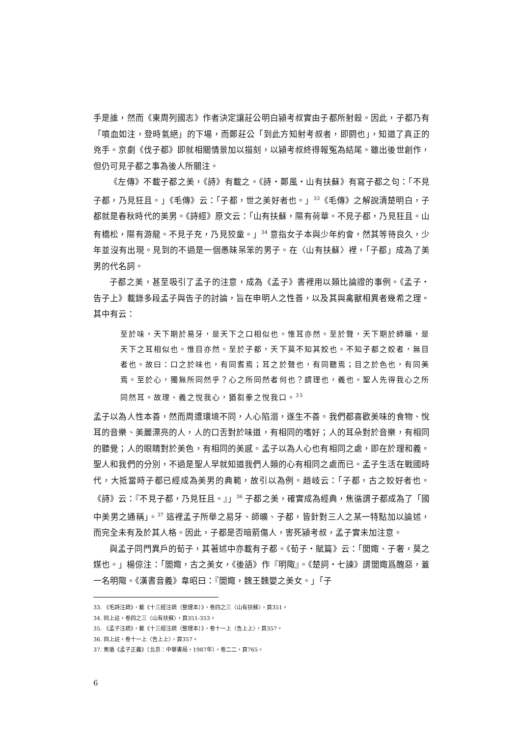手是誰，然而《東周列國志》作者決定讓莊公明白潁考叔實由子都所射殺。因此，子都乃有「噴血如注，登時氣絕」的下場，而鄭莊公「到此方知射考叔者，即閼也」，知道了真正的兇手。京劇《伐子都》即就相關情景加以描刻，以潁考叔終得報冤為結尾。雖出後世創作，但仍可見子都之事為後人所關注。
《左傳》不載子都之美，《詩》有載之。《詩・鄭風・山有扶蘇》有寫子都之句：「不見子都，乃見狂且。」《毛傳》云：「子都，世之美好者也。」<sup>33</sup>《毛傳》之解說清楚明白，子都就是春秋時代的美男。《詩經》原文云：「山有扶蘇，隰有荷華。不見子都，乃見狂且。山有橋松，隰有游龍。不見子充，乃見狡童。」<sup>34</sup> 意指女子本與少年約會，然其等待良久，少年並沒有出現。見到的不過是一個愚昧呆笨的男子。在〈山有扶蘇〉裡，「子都」成為了美男的代名詞。
子都之美，甚至吸引了孟子的注意，成為《孟子》書裡用以類比論證的事例。《孟子・告子上》載錄多段孟子與告子的討論，旨在申明人之性善，以及其與禽獸相異者幾希之理。其中有云：
至於味，天下期於易牙，是天下之口相似也。惟耳亦然。至於聲，天下期於師曠，是天下之耳相似也。惟目亦然。至於子都，天下莫不知其姣也。不知子都之姣者，無目者也。故曰：口之於味也，有同耆焉；耳之於聲也，有同聽焉；目之於色也，有同美焉。至於心，獨無所同然乎？心之所同然者何也？謂理也，義也。聖人先得我心之所同然耳。故理、義之悅我心，猶芻豢之悅我口。<sup>35</sup>
孟子以為人性本善，然而周遭環境不同，人心陷溺，遂生不善。我們都喜歡美味的食物、悅耳的音樂、美麗漂亮的人，人的口舌對於味道，有相同的嗜好；人的耳朵對於音樂，有相同的聽覺；人的眼睛對於美色，有相同的美感。孟子以為人心也有相同之處，即在於理和義。聖人和我們的分別，不過是聖人早就知道我們人類的心有相同之處而已。孟子生活在戰國時代，大抵當時子都已經成為美男的典範，故引以為例。趙岐云：「子都，古之姣好者也。《詩》云：『不見子都，乃見狂且。』」<sup>36</sup> 子都之美，確實成為經典，焦循謂子都成為了「國中美男之通稱」。<sup>37</sup> 這裡孟子所舉之易牙、師曠、子都，皆針對三人之某一特點加以論述，而完全未有及於其人格。因此，子都是否暗箭傷人，害死潁考叔，孟子實未加注意。
與孟子同門異戶的荀子，其著述中亦載有子都。《荀子・賦篇》云：「閭娵、子奢，莫之媒也。」楊倞注：「閭娵，古之美女，《後語》作『明陬』。《楚詞・七諫》謂閭娵爲醜惡，蓋一名明陬。《漢書音義》韋昭曰：『閭娵，魏王魏嬰之美女。」「子
33. 《毛詩注疏》，載《十三經注疏（整理本）》，卷四之三〈山有扶蘇〉，頁351。
34. 同上註，卷四之三〈山有扶蘇〉，頁351-353。
35. 《孟子注疏》，載《十三經注疏（整理本）》，卷十一上〈告上上〉，頁357。
36. 同上註，卷十一上〈告上上〉，頁357。
37. 焦循《孟子正義》（北京：中華書局，1987年），卷二二，頁765。
6